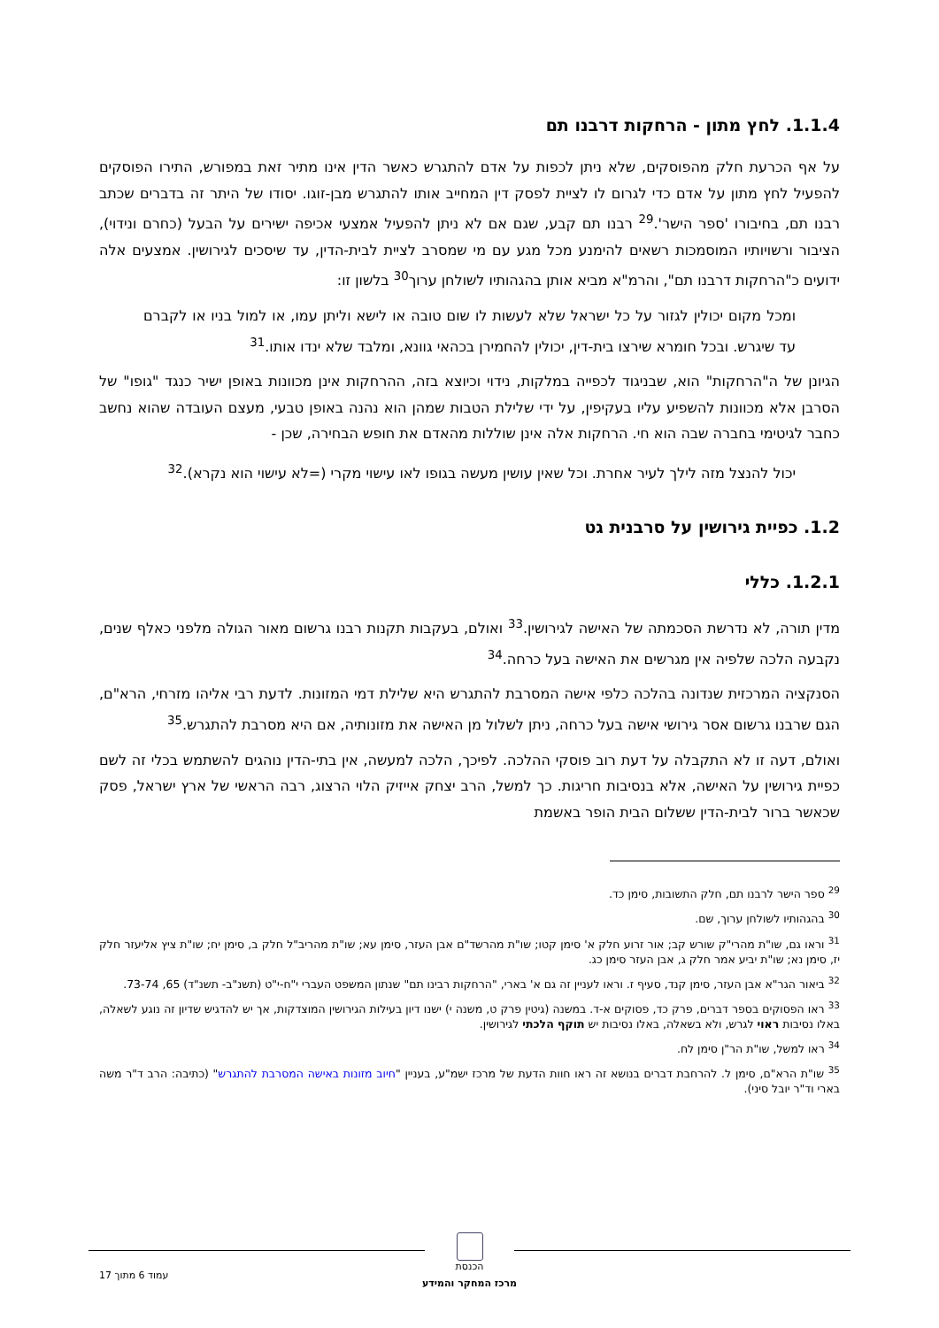1.1.4. לחץ מתון - הרחקות דרבנו תם
על אף הכרעת חלק מהפוסקים, שלא ניתן לכפות על אדם להתגרש כאשר הדין אינו מתיר זאת במפורש, התירו הפוסקים להפעיל לחץ מתון על אדם כדי לגרום לו לציית לפסק דין המחייב אותו להתגרש מבן-זוגו. יסודו של היתר זה בדברים שכתב רבנו תם, בחיבורו 'ספר הישר'.<sup>29</sup> רבנו תם קבע, שגם אם לא ניתן להפעיל אמצעי אכיפה ישירים על הבעל (כחרם ונידוי), הציבור ורשויותיו המוסמכות רשאים להימנע מכל מגע עם מי שמסרב לציית לבית-הדין, עד שיסכים לגירושין. אמצעים אלה ידועים כ"הרחקות דרבנו תם", והרמ"א מביא אותן בהגהותיו לשולחן ערוך<sup>30</sup> בלשון זו:
ומכל מקום יכולין לגזור על כל ישראל שלא לעשות לו שום טובה או לישא וליתן עמו, או למול בניו או לקברם עד שיגרש. ובכל חומרא שירצו בית-דין, יכולין להחמירן בכהאי גוונא, ומלבד שלא ינדו אותו.<sup>31</sup>
הגיונן של ה"הרחקות" הוא, שבניגוד לכפייה במלקות, נידוי וכיוצא בזה, ההרחקות אינן מכוונות באופן ישיר כנגד "גופו" של הסרבן אלא מכוונות להשפיע עליו בעקיפין, על ידי שלילת הטבות שמהן הוא נהנה באופן טבעי, מעצם העובדה שהוא נחשב כחבר לגיטימי בחברה שבה הוא חי. הרחקות אלה אינן שוללות מהאדם את חופש הבחירה, שכן -
יכול להנצל מזה לילך לעיר אחרת. וכל שאין עושין מעשה בגופו לאו עישוי מקרי (=לא עישוי הוא נקרא).<sup>32</sup>
1.2. כפיית גירושין על סרבנית גט
1.2.1. כללי
מדין תורה, לא נדרשת הסכמתה של האישה לגירושין.<sup>33</sup> ואולם, בעקבות תקנות רבנו גרשום מאור הגולה מלפני כאלף שנים, נקבעה הלכה שלפיה אין מגרשים את האישה בעל כרחה.<sup>34</sup>
הסנקציה המרכזית שנדונה בהלכה כלפי אישה המסרבת להתגרש היא שלילת דמי המזונות. לדעת רבי אליהו מזרחי, הרא"ם, הגם שרבנו גרשום אסר גירושי אישה בעל כרחה, ניתן לשלול מן האישה את מזונותיה, אם היא מסרבת להתגרש.<sup>35</sup>
ואולם, דעה זו לא התקבלה על דעת רוב פוסקי ההלכה. לפיכך, הלכה למעשה, אין בתי-הדין נוהגים להשתמש בכלי זה לשם כפיית גירושין על האישה, אלא בנסיבות חריגות. כך למשל, הרב יצחק אייזיק הלוי הרצוג, רבה הראשי של ארץ ישראל, פסק שכאשר ברור לבית-הדין ששלום הבית הופר באשמת
<sup>29</sup> ספר הישר לרבנו תם, חלק התשובות, סימן כד.
<sup>30</sup> בהגהותיו לשולחן ערוך, שם.
<sup>31</sup> וראו גם, שו"ת מהרי"ק שורש קב; אור זרוע חלק א' סימן קטו; שו"ת מהרשד"ם אבן העזר, סימן עא; שו"ת מהריב"ל חלק ב, סימן יח; שו"ת ציץ אליעזר חלק יז, סימן נא; שו"ת יביע אמר חלק ג, אבן העזר סימן כג.
<sup>32</sup> ביאור הגר"א אבן העזר, סימן קנד, סעיף ז. וראו לעניין זה גם א' בארי, "הרחקות רבינו תם" שנתון המשפט העברי י"ח-י"ט (תשנ"ב- תשנ"ד) 65, 73-74.
<sup>33</sup> ראו הפסוקים בספר דברים, פרק כד, פסוקים א-ד. במשנה (גיטין פרק ט, משנה י) ישנו דיון בעילות הגירושין המוצדקות, אך יש להדגיש שדיון זה נוגע לשאלה, באלו נסיבות ראוי לגרש, ולא בשאלה, באלו נסיבות יש תוקף הלכתי לגירושין.
<sup>34</sup> ראו למשל, שו"ת הר"ן סימן לח.
<sup>35</sup> שו"ת הרא"ם, סימן ל. להרחבת דברים בנושא זה ראו חוות הדעת של מרכז ישמ"ע, בעניין "חיוב מזונות באישה המסרבת להתגרש" (כתיבה: הרב ד"ר משה בארי וד"ר יובל סיני).
הכנסת
מרכז המחקר והמידע
עמוד 6 מתוך 17